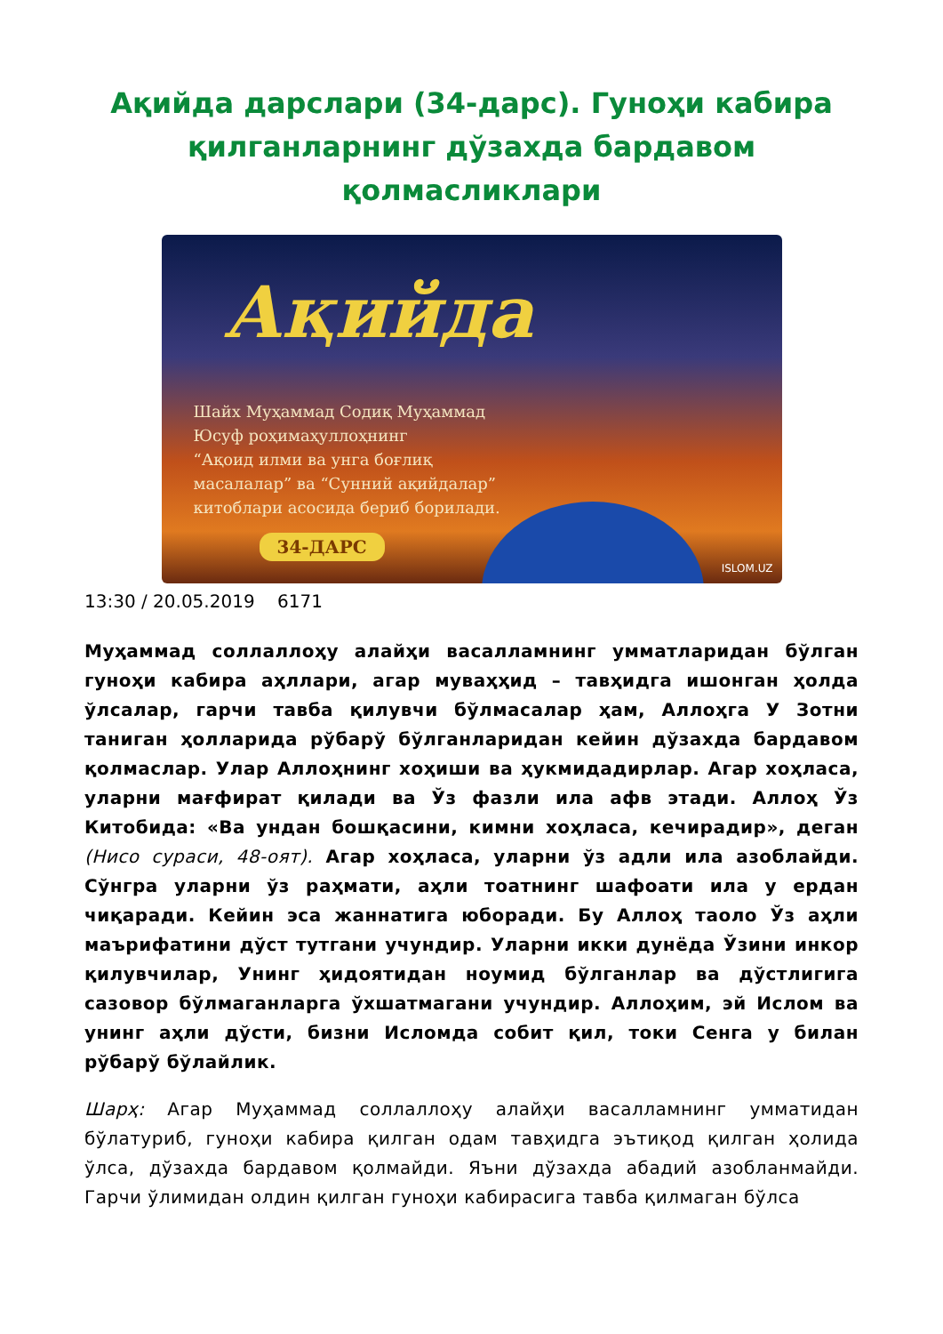Ақийда дарслари (34-дарс). Гуноҳи кабира қилганларнинг дўзахда бардавом қолмасликлари
Ақийда
Шайх Муҳаммад Содиқ Муҳаммад
Юсуф роҳимаҳуллоҳнинг
“Ақоид илми ва унга боғлиқ
масалалар” ва “Сунний ақийдалар”
китоблари асосида бериб борилади.
34-ДАРС
ISLOM.UZ
13:30 / 20.05.2019 6171
Муҳаммад соллаллоҳу алайҳи васалламнинг умматларидан бўлган гуноҳи кабира аҳллари, агар муваҳҳид – тавҳидга ишонган ҳолда ўлсалар, гарчи тавба қилувчи бўлмасалар ҳам, Аллоҳга У Зотни таниган ҳолларида рўбарў бўлганларидан кейин дўзахда бардавом қолмаслар. Улар Аллоҳнинг хоҳиши ва ҳукмидадирлар. Агар хоҳласа, уларни мағфират қилади ва Ўз фазли ила афв этади. Аллоҳ Ўз Китобида: «Ва ундан бошқасини, кимни хоҳласа, кечирадир», деган (Нисо сураси, 48-оят). Агар хоҳласа, уларни ўз адли ила азоблайди. Сўнгра уларни ўз раҳмати, аҳли тоатнинг шафоати ила у ердан чиқаради. Кейин эса жаннатига юборади. Бу Аллоҳ таоло Ўз аҳли маърифатини дўст тутгани учундир. Уларни икки дунёда Ўзини инкор қилувчилар, Унинг ҳидоятидан ноумид бўлганлар ва дўстлигига сазовор бўлмаганларга ўхшатмагани учундир. Аллоҳим, эй Ислом ва унинг аҳли дўсти, бизни Исломда собит қил, токи Сенга у билан рўбарў бўлайлик.
Шарҳ: Агар Муҳаммад соллаллоҳу алайҳи васалламнинг умматидан бўлатуриб, гуноҳи кабира қилган одам тавҳидга эътиқод қилган ҳолида ўлса, дўзахда бардавом қолмайди. Яъни дўзахда абадий азобланмайди. Гарчи ўлимидан олдин қилган гуноҳи кабирасига тавба қилмаган бўлса